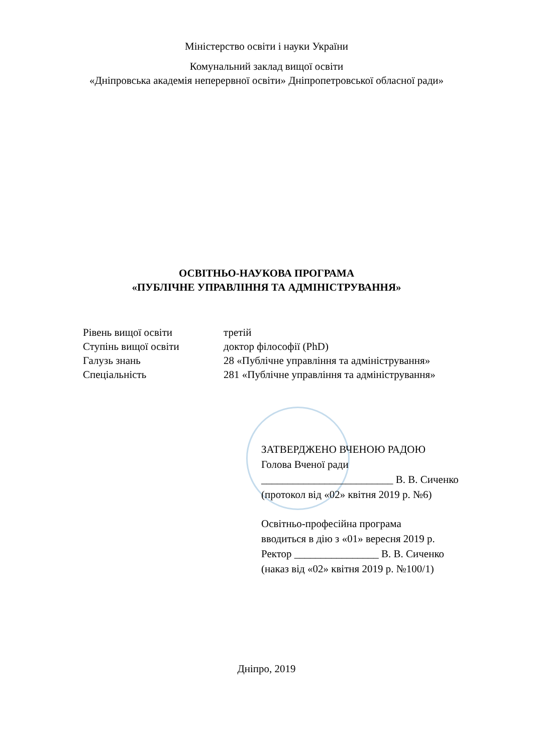Міністерство освіти і науки України
Комунальний заклад вищої освіти
«Дніпровська академія неперервної освіти» Дніпропетровської обласної ради»
ОСВІТНЬО-НАУКОВА ПРОГРАМА
«ПУБЛІЧНЕ УПРАВЛІННЯ ТА АДМІНІСТРУВАННЯ»
| Рівень вищої освіти | третій |
| Ступінь вищої освіти | доктор філософії (PhD) |
| Галузь знань | 28 «Публічне управління та адміністрування» |
| Спеціальність | 281 «Публічне управління та адміністрування» |
ЗАТВЕРДЖЕНО ВЧЕНОЮ РАДОЮ
Голова Вченої ради
_________________________ В. В. Сиченко
(протокол від «02» квітня 2019 р. №6)
Освітньо-професійна програма
вводиться в дію з «01» вересня 2019 р.
Ректор ________________ В. В. Сиченко
(наказ від «02» квітня 2019 р. №100/1)
Дніпро, 2019